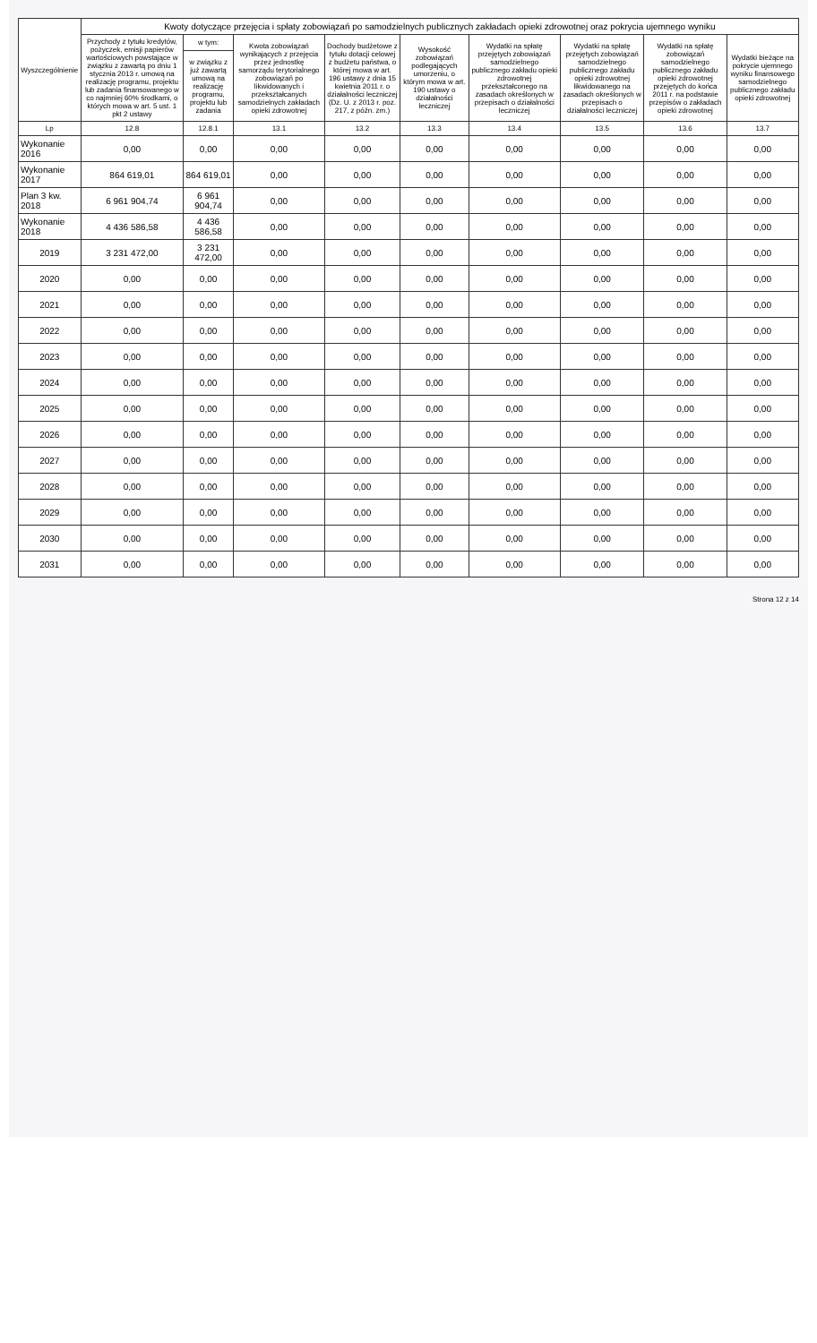| Wyszczególnienie | Kwoty dotyczące przejęcia i spłaty zobowiązań po samodzielnych publicznych zakładach opieki zdrowotnej oraz pokrycia ujemnego wyniku | | | | | | | | |
| --- | --- | --- | --- | --- | --- | --- | --- | --- | --- |
| | Przychody z tytułu kredytów, pożyczek, emisji papierów wartościowych powstające w związku z zawartą po dniu 1 stycznia 2013 r. umową na realizację programu, projektu lub zadania finansowanego w co najmniej 60% środkami, o których mowa w art. 5 ust. 1 pkt 2 ustawy | w tym: | Kwota zobowiązań wynikających z przejęcia przez jednostkę samorządu terytorialnego zobowiązań po likwidowanych i przekształcanych samodzielnych zakładach opieki zdrowotnej | Dochody budżetowe z tytułu dotacji celowej z budżetu państwa, o której mowa w art. 196 ustawy z dnia 15 kwietnia 2011 r. o działalności leczniczej (Dz. U. z 2013 r. poz. 217, z późn. zm.) | Wysokość zobowiązań podlegających umorzeniu, o którym mowa w art. 190 ustawy o działalności leczniczej | Wydatki na spłatę przejętych zobowiązań samodzielnego publicznego zakładu opieki zdrowotnej przekształconego na zasadach określonych w przepisach o działalności leczniczej | Wydatki na spłatę przejętych zobowiązań samodzielnego publicznego zakładu opieki zdrowotnej likwidowanego na zasadach określonych w przepisach o działalności leczniczej | Wydatki na spłatę zobowiązań samodzielnego publicznego zakładu opieki zdrowotnej przejętych do końca 2011 r. na podstawie przepisów o zakładach opieki zdrowotnej | Wydatki bieżące na pokrycie ujemnego wyniku finansowego samodzielnego publicznego zakładu opieki zdrowotnej |
| | | w związku z już zawartą umową na realizację programu, projektu lub zadania | | | | | | | |
| Lp | 12.8 | 12.8.1 | 13.1 | 13.2 | 13.3 | 13.4 | 13.5 | 13.6 | 13.7 |
| Wykonanie 2016 | 0,00 | 0,00 | 0,00 | 0,00 | 0,00 | 0,00 | 0,00 | 0,00 | 0,00 |
| Wykonanie 2017 | 864 619,01 | 864 619,01 | 0,00 | 0,00 | 0,00 | 0,00 | 0,00 | 0,00 | 0,00 |
| Plan 3 kw. 2018 | 6 961 904,74 | 6 961 904,74 | 0,00 | 0,00 | 0,00 | 0,00 | 0,00 | 0,00 | 0,00 |
| Wykonanie 2018 | 4 436 586,58 | 4 436 586,58 | 0,00 | 0,00 | 0,00 | 0,00 | 0,00 | 0,00 | 0,00 |
| 2019 | 3 231 472,00 | 3 231 472,00 | 0,00 | 0,00 | 0,00 | 0,00 | 0,00 | 0,00 | 0,00 |
| 2020 | 0,00 | 0,00 | 0,00 | 0,00 | 0,00 | 0,00 | 0,00 | 0,00 | 0,00 |
| 2021 | 0,00 | 0,00 | 0,00 | 0,00 | 0,00 | 0,00 | 0,00 | 0,00 | 0,00 |
| 2022 | 0,00 | 0,00 | 0,00 | 0,00 | 0,00 | 0,00 | 0,00 | 0,00 | 0,00 |
| 2023 | 0,00 | 0,00 | 0,00 | 0,00 | 0,00 | 0,00 | 0,00 | 0,00 | 0,00 |
| 2024 | 0,00 | 0,00 | 0,00 | 0,00 | 0,00 | 0,00 | 0,00 | 0,00 | 0,00 |
| 2025 | 0,00 | 0,00 | 0,00 | 0,00 | 0,00 | 0,00 | 0,00 | 0,00 | 0,00 |
| 2026 | 0,00 | 0,00 | 0,00 | 0,00 | 0,00 | 0,00 | 0,00 | 0,00 | 0,00 |
| 2027 | 0,00 | 0,00 | 0,00 | 0,00 | 0,00 | 0,00 | 0,00 | 0,00 | 0,00 |
| 2028 | 0,00 | 0,00 | 0,00 | 0,00 | 0,00 | 0,00 | 0,00 | 0,00 | 0,00 |
| 2029 | 0,00 | 0,00 | 0,00 | 0,00 | 0,00 | 0,00 | 0,00 | 0,00 | 0,00 |
| 2030 | 0,00 | 0,00 | 0,00 | 0,00 | 0,00 | 0,00 | 0,00 | 0,00 | 0,00 |
| 2031 | 0,00 | 0,00 | 0,00 | 0,00 | 0,00 | 0,00 | 0,00 | 0,00 | 0,00 |
Strona 12 z 14